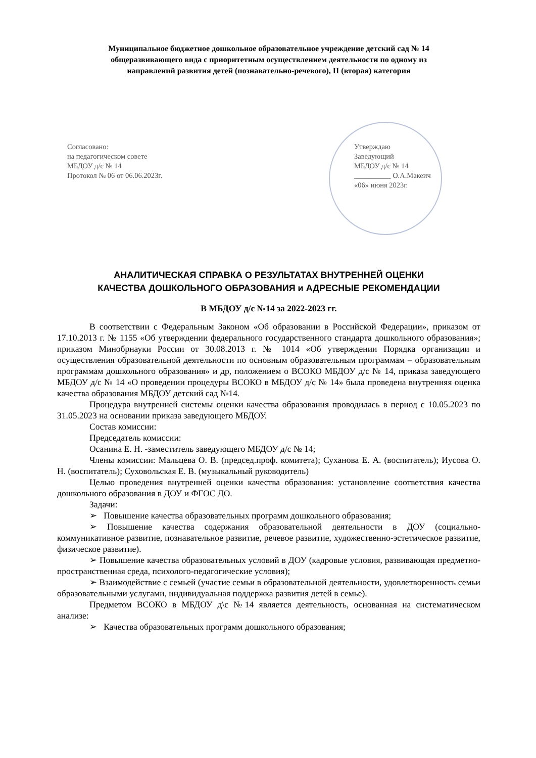Муниципальное бюджетное дошкольное образовательное учреждение детский сад № 14
общеразвивающего вида с приоритетным осуществлением деятельности по одному из
направлений развития детей (познавательно-речевого), II (вторая) категория
Согласовано:
на педагогическом совете
МБДОУ д/с № 14
Протокол № 06 от 06.06.2023г.
Утверждаю
Заведующий
МБДОУ д/с № 14
__________ О.А.Макеич
«06» июня 2023г.
АНАЛИТИЧЕСКАЯ СПРАВКА О РЕЗУЛЬТАТАХ ВНУТРЕННЕЙ ОЦЕНКИ
КАЧЕСТВА ДОШКОЛЬНОГО ОБРАЗОВАНИЯ и АДРЕСНЫЕ РЕКОМЕНДАЦИИ
В МБДОУ д/с №14 за 2022-2023 гг.
В соответствии с Федеральным Законом «Об образовании в Российской Федерации», приказом от 17.10.2013 г. № 1155 «Об утверждении федерального государственного стандарта дошкольного образования»; приказом Минобрнауки России от 30.08.2013 г. № 1014 «Об утверждении Порядка организации и осуществления образовательной деятельности по основным образовательным программам – образовательным программам дошкольного образования» и др, положением о ВСОКО МБДОУ д/с № 14, приказа заведующего МБДОУ д/с № 14 «О проведении процедуры ВСОКО в МБДОУ д/с № 14» была проведена внутренняя оценка качества образования МБДОУ детский сад №14.
Процедура внутренней системы оценки качества образования проводилась в период с 10.05.2023 по 31.05.2023 на основании приказа заведующего МБДОУ.
Состав комиссии:
Председатель комиссии:
Осанина Е. Н. -заместитель заведующего МБДОУ д/с № 14;
Члены комиссии: Мальцева О. В. (председ.проф. комитета); Суханова Е. А. (воспитатель); Иусова О. Н. (воспитатель); Суховольская Е. В. (музыкальный руководитель)
Целью проведения внутренней оценки качества образования: установление соответствия качества дошкольного образования в ДОУ и ФГОС ДО.
Задачи:
➢ Повышение качества образовательных программ дошкольного образования;
➢ Повышение качества содержания образовательной деятельности в ДОУ (социально-коммуникативное развитие, познавательное развитие, речевое развитие, художественно-эстетическое развитие, физическое развитие).
➢ Повышение качества образовательных условий в ДОУ (кадровые условия, развивающая предметно-пространственная среда, психолого-педагогические условия);
➢ Взаимодействие с семьей (участие семьи в образовательной деятельности, удовлетворенность семьи образовательными услугами, индивидуальная поддержка развития детей в семье).
Предметом ВСОКО в МБДОУ д\с №14 является деятельность, основанная на систематическом анализе:
➢ Качества образовательных программ дошкольного образования;